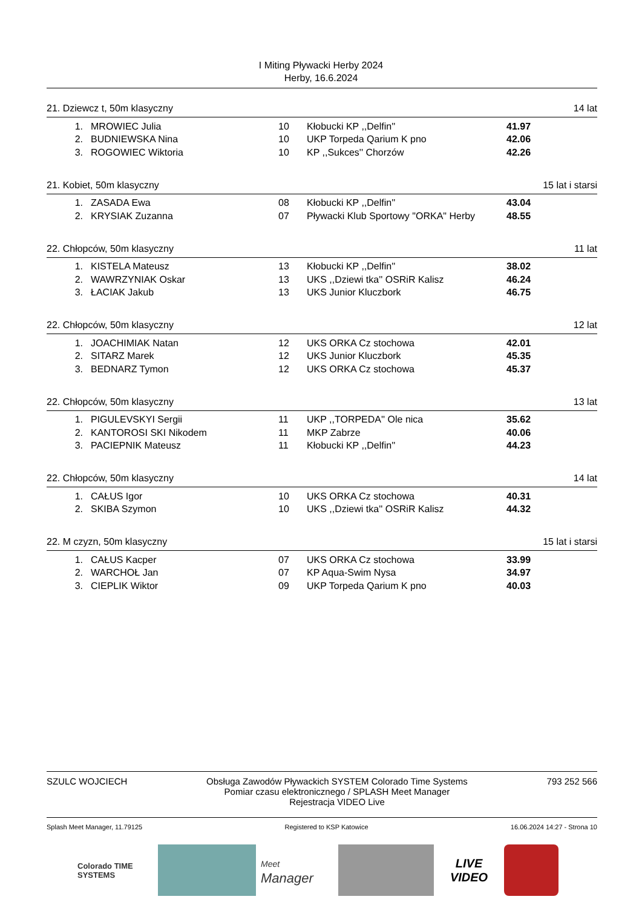I Miting Pływacki Herby 2024
Herby, 16.6.2024
21. Dziewcz t, 50m klasyczny 14 lat
| 1. | MROWIEC Julia | 10 | Kłobucki KP ,,Delfin'' | 41.97 |
| 2. | BUDNIEWSKA Nina | 10 | UKP Torpeda Qarium K pno | 42.06 |
| 3. | ROGOWIEC Wiktoria | 10 | KP ,,Sukces'' Chorzów | 42.26 |
21. Kobiet, 50m klasyczny 15 lat i starsi
| 1. | ZASADA Ewa | 08 | Kłobucki KP ,,Delfin'' | 43.04 |
| 2. | KRYSIAK Zuzanna | 07 | Pływacki Klub Sportowy "ORKA" Herby | 48.55 |
22. Chłopców, 50m klasyczny 11 lat
| 1. | KISTELA Mateusz | 13 | Kłobucki KP ,,Delfin'' | 38.02 |
| 2. | WAWRZYNIAK Oskar | 13 | UKS ,,Dziewi tka'' OSRiR Kalisz | 46.24 |
| 3. | ŁACIAK Jakub | 13 | UKS Junior Kluczbork | 46.75 |
22. Chłopców, 50m klasyczny 12 lat
| 1. | JOACHIMIAK Natan | 12 | UKS ORKA Cz stochowa | 42.01 |
| 2. | SITARZ Marek | 12 | UKS Junior Kluczbork | 45.35 |
| 3. | BEDNARZ Tymon | 12 | UKS ORKA Cz stochowa | 45.37 |
22. Chłopców, 50m klasyczny 13 lat
| 1. | PIGULEVSKYI Sergii | 11 | UKP ,,TORPEDA'' Ole nica | 35.62 |
| 2. | KANTOROSI SKI Nikodem | 11 | MKP Zabrze | 40.06 |
| 3. | PACIEPNIK Mateusz | 11 | Kłobucki KP ,,Delfin'' | 44.23 |
22. Chłopców, 50m klasyczny 14 lat
| 1. | CAŁUS Igor | 10 | UKS ORKA Cz stochowa | 40.31 |
| 2. | SKIBA Szymon | 10 | UKS ,,Dziewi tka'' OSRiR Kalisz | 44.32 |
22. M czyzn, 50m klasyczny 15 lat i starsi
| 1. | CAŁUS Kacper | 07 | UKS ORKA Cz stochowa | 33.99 |
| 2. | WARCHOŁ Jan | 07 | KP Aqua-Swim Nysa | 34.97 |
| 3. | CIEPLIK Wiktor | 09 | UKP Torpeda Qarium K pno | 40.03 |
SZULC WOJCIECH Obsługa Zawodów Pływackich SYSTEM Colorado Time Systems
Pomiar czasu elektronicznego / SPLASH Meet Manager
Rejestracja VIDEO Live 793 252 566
Splash Meet Manager, 11.79125 Registered to KSP Katowice 16.06.2024 14:27 - Strona 10
Colorado TIME SYSTEMS
Meet
Manager
LIVE
VIDEO